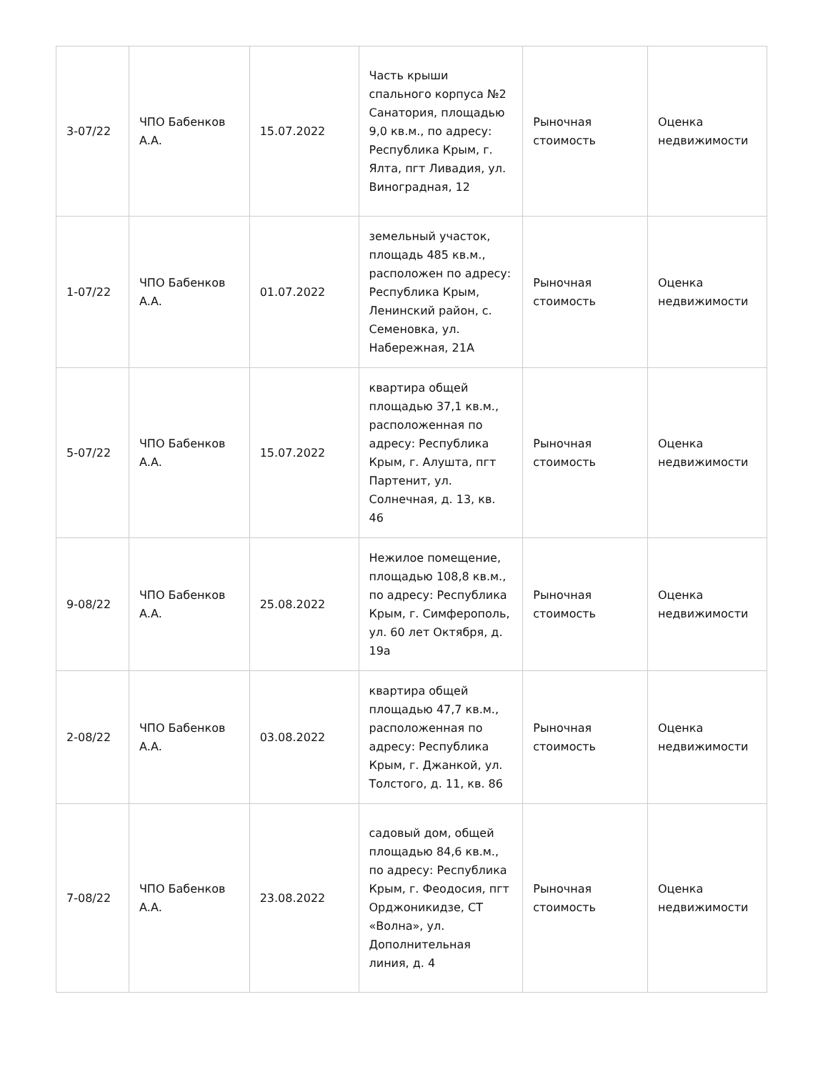| 3-07/22 | ЧПО Бабенков А.А. | 15.07.2022 | Часть крыши спального корпуса №2 Санатория, площадью 9,0 кв.м., по адресу: Республика Крым, г. Ялта, пгт Ливадия, ул. Виноградная, 12 | Рыночная стоимость | Оценка недвижимости |
| 1-07/22 | ЧПО Бабенков А.А. | 01.07.2022 | земельный участок, площадь 485 кв.м., расположен по адресу: Республика Крым, Ленинский район, с. Семеновка, ул. Набережная, 21А | Рыночная стоимость | Оценка недвижимости |
| 5-07/22 | ЧПО Бабенков А.А. | 15.07.2022 | квартира общей площадью 37,1 кв.м., расположенная по адресу: Республика Крым, г. Алушта, пгт Партенит, ул. Солнечная, д. 13, кв. 46 | Рыночная стоимость | Оценка недвижимости |
| 9-08/22 | ЧПО Бабенков А.А. | 25.08.2022 | Нежилое помещение, площадью 108,8 кв.м., по адресу: Республика Крым, г. Симферополь, ул. 60 лет Октября, д. 19а | Рыночная стоимость | Оценка недвижимости |
| 2-08/22 | ЧПО Бабенков А.А. | 03.08.2022 | квартира общей площадью 47,7 кв.м., расположенная по адресу: Республика Крым, г. Джанкой, ул. Толстого, д. 11, кв. 86 | Рыночная стоимость | Оценка недвижимости |
| 7-08/22 | ЧПО Бабенков А.А. | 23.08.2022 | садовый дом, общей площадью 84,6 кв.м., по адресу: Республика Крым, г. Феодосия, пгт Орджоникидзе, СТ «Волна», ул. Дополнительная линия, д. 4 | Рыночная стоимость | Оценка недвижимости |